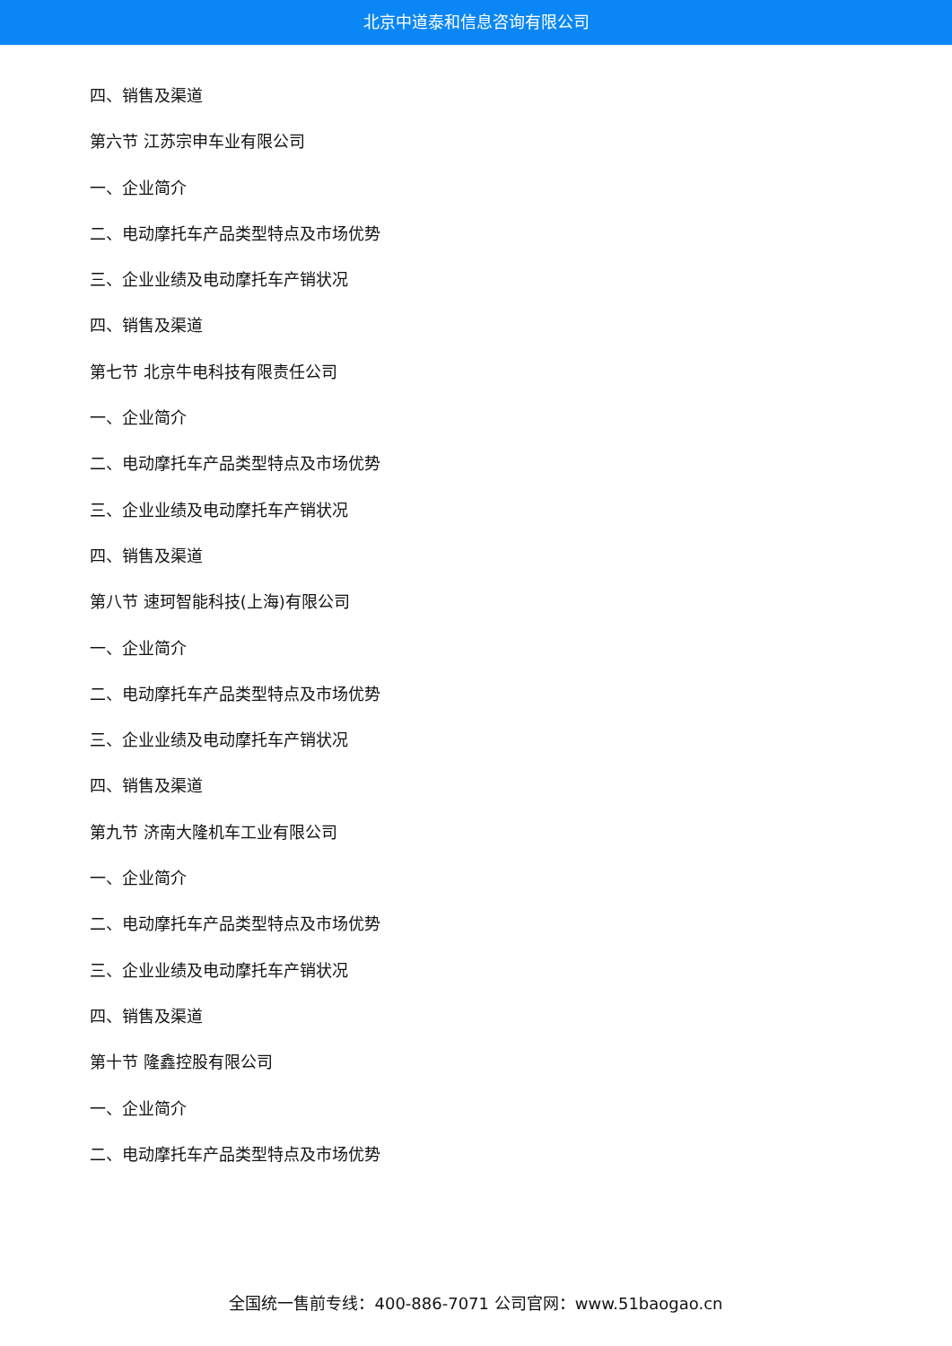北京中道泰和信息咨询有限公司
四、销售及渠道
第六节 江苏宗申车业有限公司
一、企业简介
二、电动摩托车产品类型特点及市场优势
三、企业业绩及电动摩托车产销状况
四、销售及渠道
第七节 北京牛电科技有限责任公司
一、企业简介
二、电动摩托车产品类型特点及市场优势
三、企业业绩及电动摩托车产销状况
四、销售及渠道
第八节 速珂智能科技(上海)有限公司
一、企业简介
二、电动摩托车产品类型特点及市场优势
三、企业业绩及电动摩托车产销状况
四、销售及渠道
第九节 济南大隆机车工业有限公司
一、企业简介
二、电动摩托车产品类型特点及市场优势
三、企业业绩及电动摩托车产销状况
四、销售及渠道
第十节 隆鑫控股有限公司
一、企业简介
二、电动摩托车产品类型特点及市场优势
全国统一售前专线：400-886-7071 公司官网：www.51baogao.cn